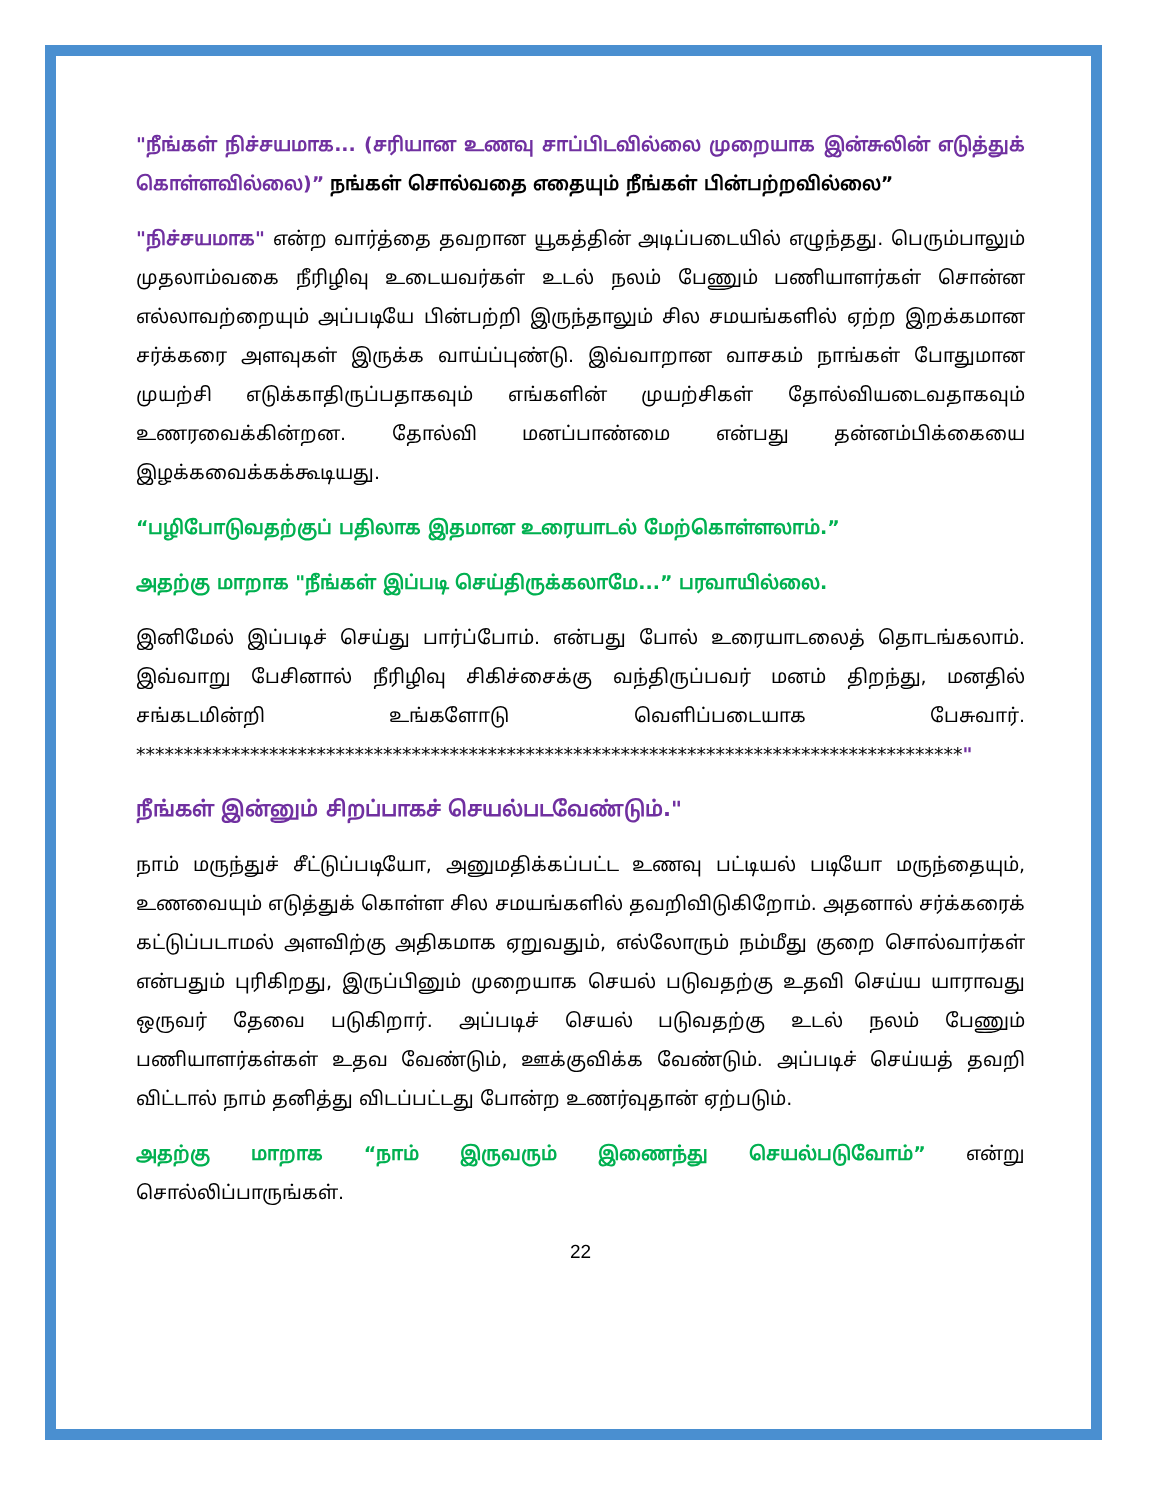"நீங்கள் நிச்சயமாக... (சரியான உணவு சாப்பிடவில்லை முறையாக இன்சுலின் எடுத்துக் கொள்ளவில்லை)” நங்கள் சொல்வதை எதையும் நீங்கள் பின்பற்றவில்லை”
"நிச்சயமாக" என்ற வார்த்தை தவறான யூகத்தின் அடிப்படையில் எழுந்தது. பெரும்பாலும் முதலாம்வகை நீரிழிவு உடையவர்கள் உடல் நலம் பேணும் பணியாளர்கள் சொன்ன எல்லாவற்றையும் அப்படியே பின்பற்றி இருந்தாலும் சில சமயங்களில் ஏற்ற இறக்கமான சர்க்கரை அளவுகள் இருக்க வாய்ப்புண்டு. இவ்வாறான வாசகம் நாங்கள் போதுமான முயற்சி எடுக்காதிருப்பதாகவும் எங்களின் முயற்சிகள் தோல்வியடைவதாகவும் உணரவைக்கின்றன. தோல்வி மனப்பாண்மை என்பது தன்னம்பிக்கையை இழக்கவைக்கக்கூடியது.
“பழிபோடுவதற்குப் பதிலாக இதமான உரையாடல் மேற்கொள்ளலாம்.”
அதற்கு மாறாக "நீங்கள் இப்படி செய்திருக்கலாமே...” பரவாயில்லை.
இனிமேல் இப்படிச் செய்து பார்ப்போம். என்பது போல் உரையாடலைத் தொடங்கலாம். இவ்வாறு பேசினால் நீரிழிவு சிகிச்சைக்கு வந்திருப்பவர் மனம் திறந்து, மனதில் சங்கடமின்றி உங்களோடு வெளிப்படையாக பேசுவார். ***************************************************************************************"
நீங்கள் இன்னும் சிறப்பாகச் செயல்படவேண்டும்."
நாம் மருந்துச் சீட்டுப்படியோ, அனுமதிக்கப்பட்ட உணவு பட்டியல் படியோ மருந்தையும், உணவையும் எடுத்துக் கொள்ள சில சமயங்களில் தவறிவிடுகிறோம். அதனால் சர்க்கரைக் கட்டுப்படாமல் அளவிற்கு அதிகமாக ஏறுவதும், எல்லோரும் நம்மீது குறை சொல்வார்கள் என்பதும் புரிகிறது, இருப்பினும் முறையாக செயல் படுவதற்கு உதவி செய்ய யாராவது ஒருவர் தேவை படுகிறார். அப்படிச் செயல் படுவதற்கு உடல் நலம் பேணும் பணியாளர்கள்கள் உதவ வேண்டும், ஊக்குவிக்க வேண்டும். அப்படிச் செய்யத் தவறி விட்டால் நாம் தனித்து விடப்பட்டது போன்ற உணர்வுதான் ஏற்படும்.
அதற்கு மாறாக “நாம் இருவரும் இணைந்து செயல்படுவோம்” என்று சொல்லிப்பாருங்கள்.
22